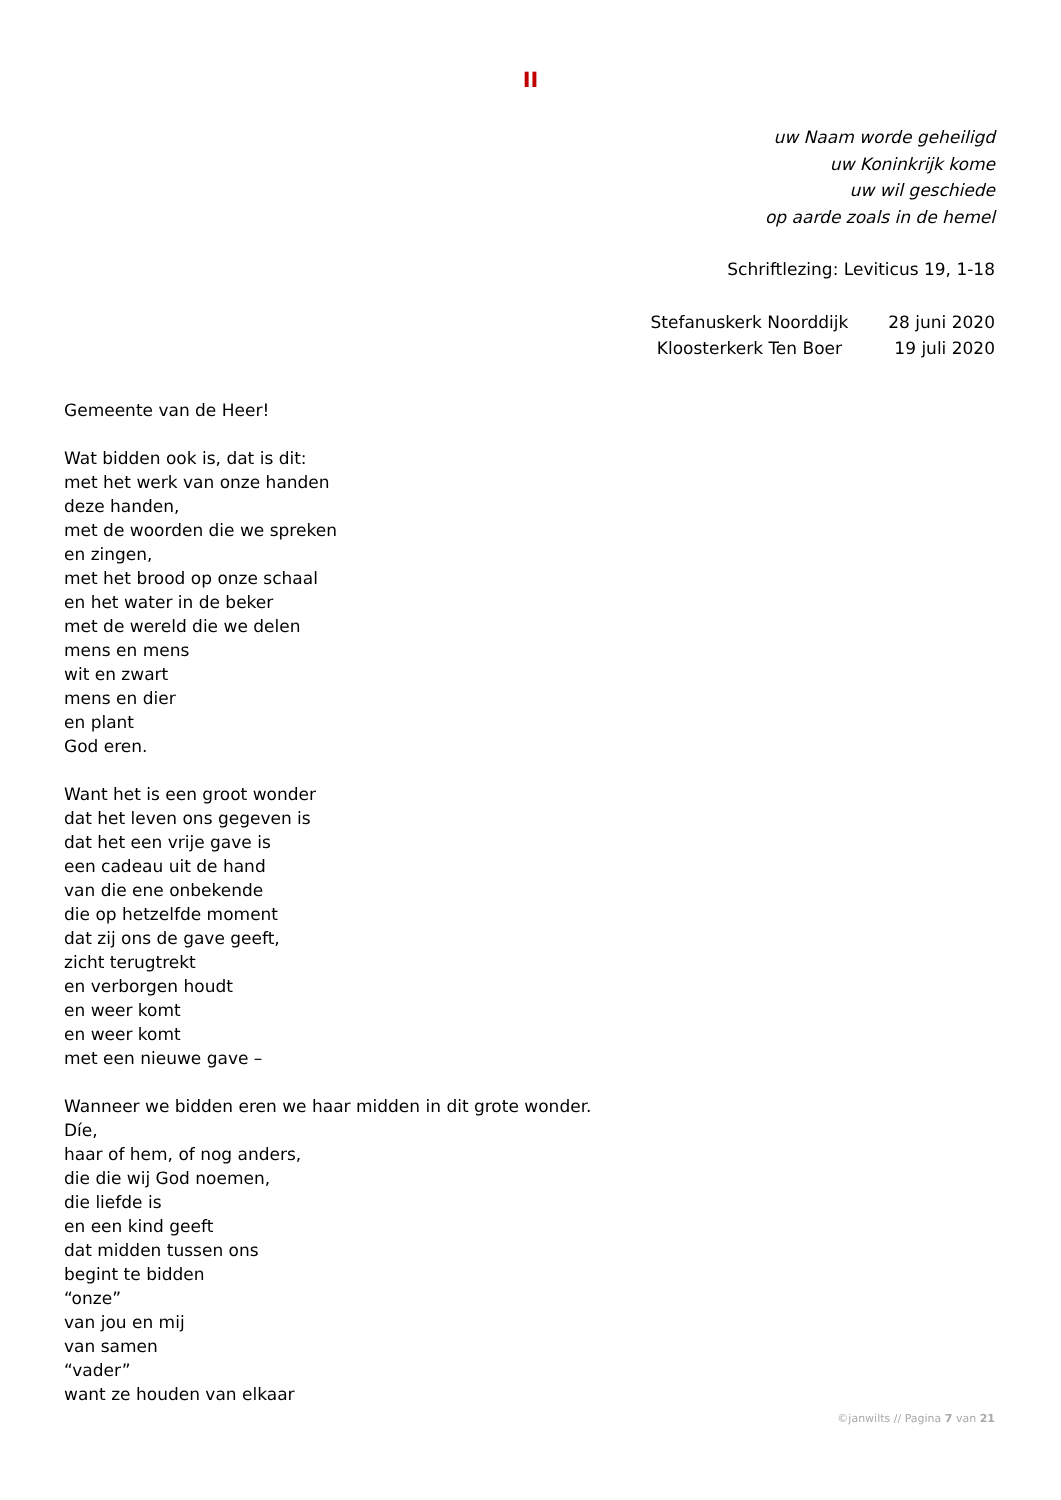II
uw Naam worde geheiligd
uw Koninkrijk kome
uw wil geschiede
op aarde zoals in de hemel
Schriftlezing: Leviticus 19, 1-18
| Stefanuskerk Noorddijk | 28 juni 2020 |
| Kloosterkerk Ten Boer | 19 juli 2020 |
Gemeente van de Heer!
Wat bidden ook is, dat is dit:
met het werk van onze handen
deze handen,
met de woorden die we spreken
en zingen,
met het brood op onze schaal
en het water in de beker
met de wereld die we delen
mens en mens
wit en zwart
mens en dier
en plant
God eren.
Want het is een groot wonder
dat het leven ons gegeven is
dat het een vrije gave is
een cadeau uit de hand
van die ene onbekende
die op hetzelfde moment
dat zij ons de gave geeft,
zicht terugtrekt
en verborgen houdt
en weer komt
en weer komt
met een nieuwe gave –
Wanneer we bidden eren we haar midden in dit grote wonder.
Díe,
haar of hem, of nog anders,
die die wij God noemen,
die liefde is
en een kind geeft
dat midden tussen ons
begint te bidden
“onze”
van jou en mij
van samen
“vader”
want ze houden van elkaar
©janwilts // Pagina 7 van 21